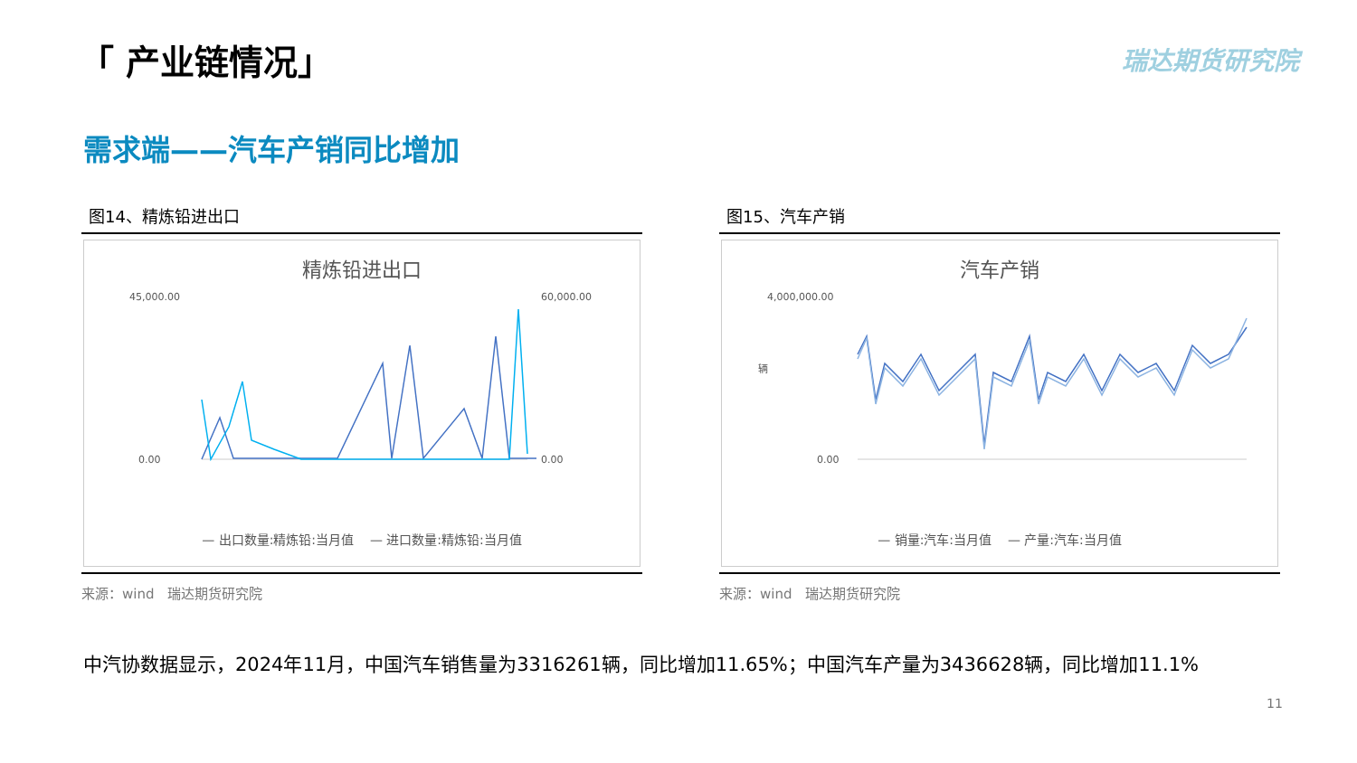「 产业链情况」 瑞达期货研究院
需求端——汽车产销同比增加
图14、精炼铅进出口
精炼铅进出口
45,000.00
0.00
60,000.00
0.00
— 出口数量:精炼铅:当月值 — 进口数量:精炼铅:当月值
来源：wind　瑞达期货研究院
图15、汽车产销
汽车产销
4,000,000.00
0.00
辆
— 销量:汽车:当月值 — 产量:汽车:当月值
来源：wind　瑞达期货研究院
中汽协数据显示，2024年11月，中国汽车销售量为3316261辆，同比增加11.65%；中国汽车产量为3436628辆，同比增加11.1%
11